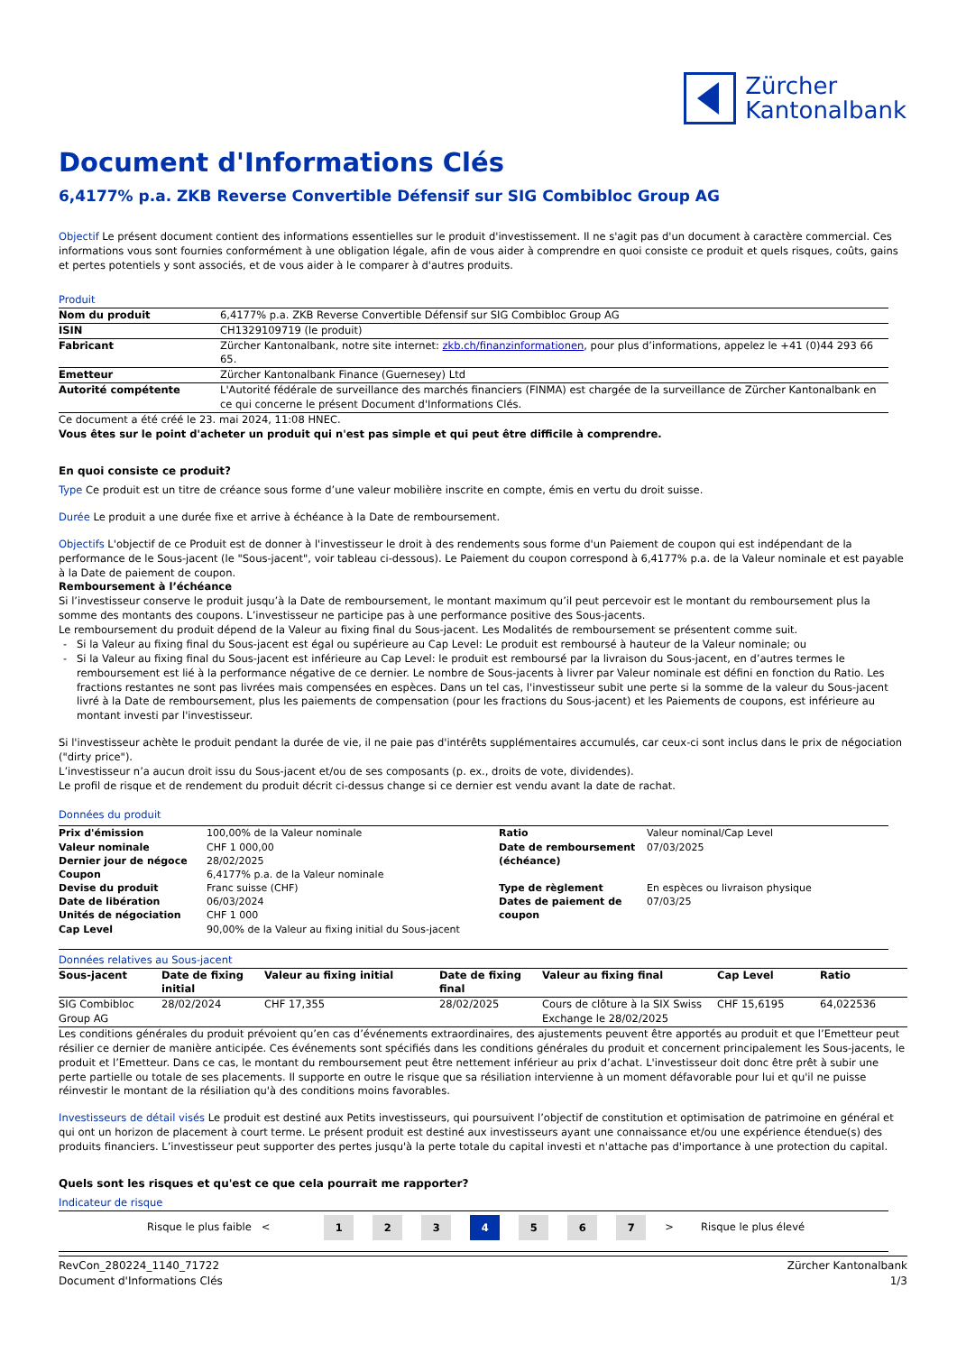Zürcher
Kantonalbank
Document d'Informations Clés
6,4177% p.a. ZKB Reverse Convertible Défensif sur SIG Combibloc Group AG
Objectif Le présent document contient des informations essentielles sur le produit d'investissement. Il ne s'agit pas d'un document à caractère commercial. Ces informations vous sont fournies conformément à une obligation légale, afin de vous aider à comprendre en quoi consiste ce produit et quels risques, coûts, gains et pertes potentiels y sont associés, et de vous aider à le comparer à d'autres produits.
Produit
| Nom du produit | 6,4177% p.a. ZKB Reverse Convertible Défensif sur SIG Combibloc Group AG |
| ISIN | CH1329109719 (le produit) |
| Fabricant | Zürcher Kantonalbank, notre site internet: zkb.ch/finanzinformationen , pour plus d’informations, appelez le +41 (0)44 293 66 65. |
| Emetteur | Zürcher Kantonalbank Finance (Guernesey) Ltd |
| Autorité compétente | L'Autorité fédérale de surveillance des marchés financiers (FINMA) est chargée de la surveillance de Zürcher Kantonalbank en ce qui concerne le présent Document d'Informations Clés. |
Ce document a été créé le 23. mai 2024, 11:08 HNEC.
Vous êtes sur le point d'acheter un produit qui n'est pas simple et qui peut être difficile à comprendre.
En quoi consiste ce produit?
Type Ce produit est un titre de créance sous forme d’une valeur mobilière inscrite en compte, émis en vertu du droit suisse.
Durée Le produit a une durée fixe et arrive à échéance à la Date de remboursement.
Objectifs L'objectif de ce Produit est de donner à l'investisseur le droit à des rendements sous forme d'un Paiement de coupon qui est indépendant de la performance de le Sous-jacent (le "Sous-jacent", voir tableau ci-dessous). Le Paiement du coupon correspond à 6,4177% p.a. de la Valeur nominale et est payable à la Date de paiement de coupon.
Remboursement à l’échéance
Si l’investisseur conserve le produit jusqu’à la Date de remboursement, le montant maximum qu’il peut percevoir est le montant du remboursement plus la somme des montants des coupons. L’investisseur ne participe pas à une performance positive des Sous-jacents.
Le remboursement du produit dépend de la Valeur au fixing final du Sous-jacent. Les Modalités de remboursement se présentent comme suit.
Si la Valeur au fixing final du Sous-jacent est égal ou supérieure au Cap Level: Le produit est remboursé à hauteur de la Valeur nominale; ou
Si la Valeur au fixing final du Sous-jacent est inférieure au Cap Level: le produit est remboursé par la livraison du Sous-jacent, en d’autres termes le remboursement est lié à la performance négative de ce dernier. Le nombre de Sous-jacents à livrer par Valeur nominale est défini en fonction du Ratio. Les fractions restantes ne sont pas livrées mais compensées en espèces. Dans un tel cas, l'investisseur subit une perte si la somme de la valeur du Sous-jacent livré à la Date de remboursement, plus les paiements de compensation (pour les fractions du Sous-jacent) et les Paiements de coupons, est inférieure au montant investi par l'investisseur.
Si l'investisseur achète le produit pendant la durée de vie, il ne paie pas d'intérêts supplémentaires accumulés, car ceux-ci sont inclus dans le prix de négociation ("dirty price").
L’investisseur n’a aucun droit issu du Sous-jacent et/ou de ses composants (p. ex., droits de vote, dividendes).
Le profil de risque et de rendement du produit décrit ci-dessus change si ce dernier est vendu avant la date de rachat.
Données du produit
| Prix d'émission | 100,00% de la Valeur nominale | Ratio | Valeur nominal/Cap Level |
| Valeur nominale | CHF 1 000,00 | Date de remboursement (échéance) | 07/03/2025 |
| Dernier jour de négoce | 28/02/2025 | | |
| Coupon | 6,4177% p.a. de la Valeur nominale | | |
| Devise du produit | Franc suisse (CHF) | Type de règlement | En espèces ou livraison physique |
| Date de libération | 06/03/2024 | Dates de paiement de coupon | 07/03/25 |
| Unités de négociation | CHF 1 000 | | |
| Cap Level | 90,00% de la Valeur au fixing initial du Sous-jacent | | |
Données relatives au Sous-jacent
| Sous-jacent | Date de fixing initial | Valeur au fixing initial | Date de fixing final | Valeur au fixing final | Cap Level | Ratio |
| --- | --- | --- | --- | --- | --- | --- |
| SIG Combibloc Group AG | 28/02/2024 | CHF 17,355 | 28/02/2025 | Cours de clôture à la SIX Swiss Exchange le 28/02/2025 | CHF 15,6195 | 64,022536 |
Les conditions générales du produit prévoient qu’en cas d’événements extraordinaires, des ajustements peuvent être apportés au produit et que l’Emetteur peut résilier ce dernier de manière anticipée. Ces événements sont spécifiés dans les conditions générales du produit et concernent principalement les Sous-jacents, le produit et l’Emetteur. Dans ce cas, le montant du remboursement peut être nettement inférieur au prix d’achat. L'investisseur doit donc être prêt à subir une perte partielle ou totale de ses placements. Il supporte en outre le risque que sa résiliation intervienne à un moment défavorable pour lui et qu'il ne puisse réinvestir le montant de la résiliation qu'à des conditions moins favorables.
Investisseurs de détail visés Le produit est destiné aux Petits investisseurs, qui poursuivent l’objectif de constitution et optimisation de patrimoine en général et qui ont un horizon de placement à court terme. Le présent produit est destiné aux investisseurs ayant une connaissance et/ou une expérience étendue(s) des produits financiers. L’investisseur peut supporter des pertes jusqu'à la perte totale du capital investi et n'attache pas d'importance à une protection du capital.
Quels sont les risques et qu'est ce que cela pourrait me rapporter?
Indicateur de risque
Risque le plus faible < 1 2 3 4 5 6 7 > Risque le plus élevé
RevCon_280224_1140_71722
Document d'Informations Clés
Zürcher Kantonalbank
1/3